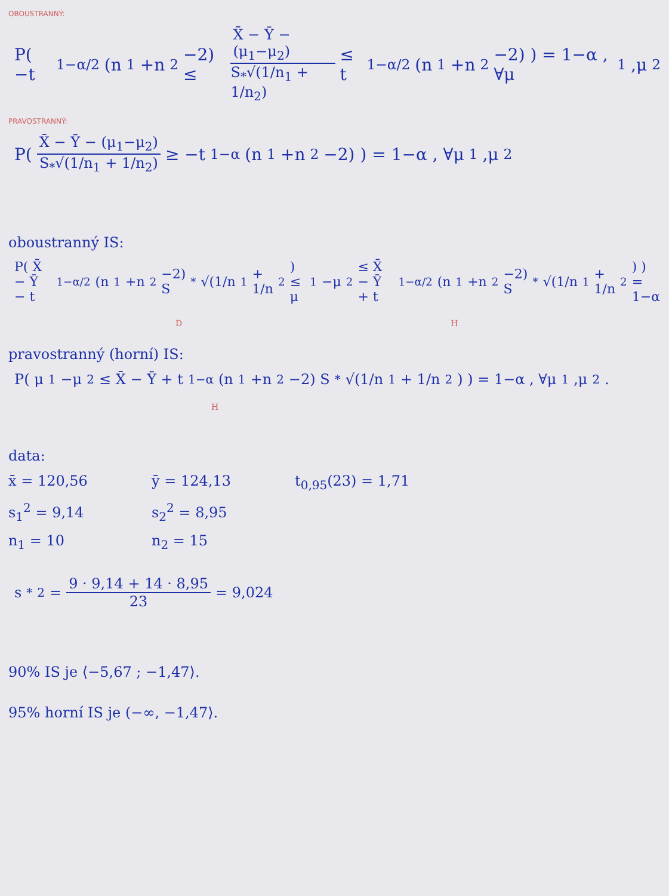OBOUSTRANNÝ:
P( −t<sub>1−α/2</sub>(n<sub>1</sub>+n<sub>2</sub>−2) ≤ X̄ − Ȳ − (μ<sub>1</sub>−μ<sub>2</sub>) S<sub>*</sub>√(1/n<sub>1</sub> + 1/n<sub>2</sub>) ≤ t<sub>1−α/2</sub>(n<sub>1</sub>+n<sub>2</sub>−2) ) = 1−α , ∀μ<sub>1</sub>,μ<sub>2</sub>
PRAVOSTRANNÝ:
P( X̄ − Ȳ − (μ<sub>1</sub>−μ<sub>2</sub>) S<sub>*</sub>√(1/n<sub>1</sub> + 1/n<sub>2</sub>) ≥ −t<sub>1−α</sub>(n<sub>1</sub>+n<sub>2</sub>−2) ) = 1−α , ∀μ<sub>1</sub>,μ<sub>2</sub>
oboustranný IS:
P( X̄ − Ȳ − t<sub>1−α/2</sub>(n<sub>1</sub>+n<sub>2</sub>−2) S<sub>*</sub>√(1/n<sub>1</sub> + 1/n<sub>2</sub>) ≤ μ<sub>1</sub>−μ<sub>2</sub> ≤ X̄ − Ȳ + t<sub>1−α/2</sub>(n<sub>1</sub>+n<sub>2</sub>−2) S<sub>*</sub>√(1/n<sub>1</sub> + 1/n<sub>2</sub>) ) = 1−α
D H
pravostranný (horní) IS:
P( μ<sub>1</sub>−μ<sub>2</sub> ≤ X̄ − Ȳ + t<sub>1−α</sub>(n<sub>1</sub>+n<sub>2</sub>−2) S<sub>*</sub>√(1/n<sub>1</sub> + 1/n<sub>2</sub>) ) = 1−α , ∀μ<sub>1</sub>,μ<sub>2</sub>.
H
data:
x̄ = 120,56 ȳ = 124,13 t<sub>0,95</sub>(23) = 1,71
s<sub>1</sub><sup>2</sup> = 9,14 s<sub>2</sub><sup>2</sup> = 8,95
n<sub>1</sub> = 10 n<sub>2</sub> = 15
s<sub>*</sub><sup>2</sup> = 9 · 9,14 + 14 · 8,95 23 = 9,024
90% IS je ⟨−5,67 ; −1,47⟩.
95% horní IS je (−∞, −1,47⟩.